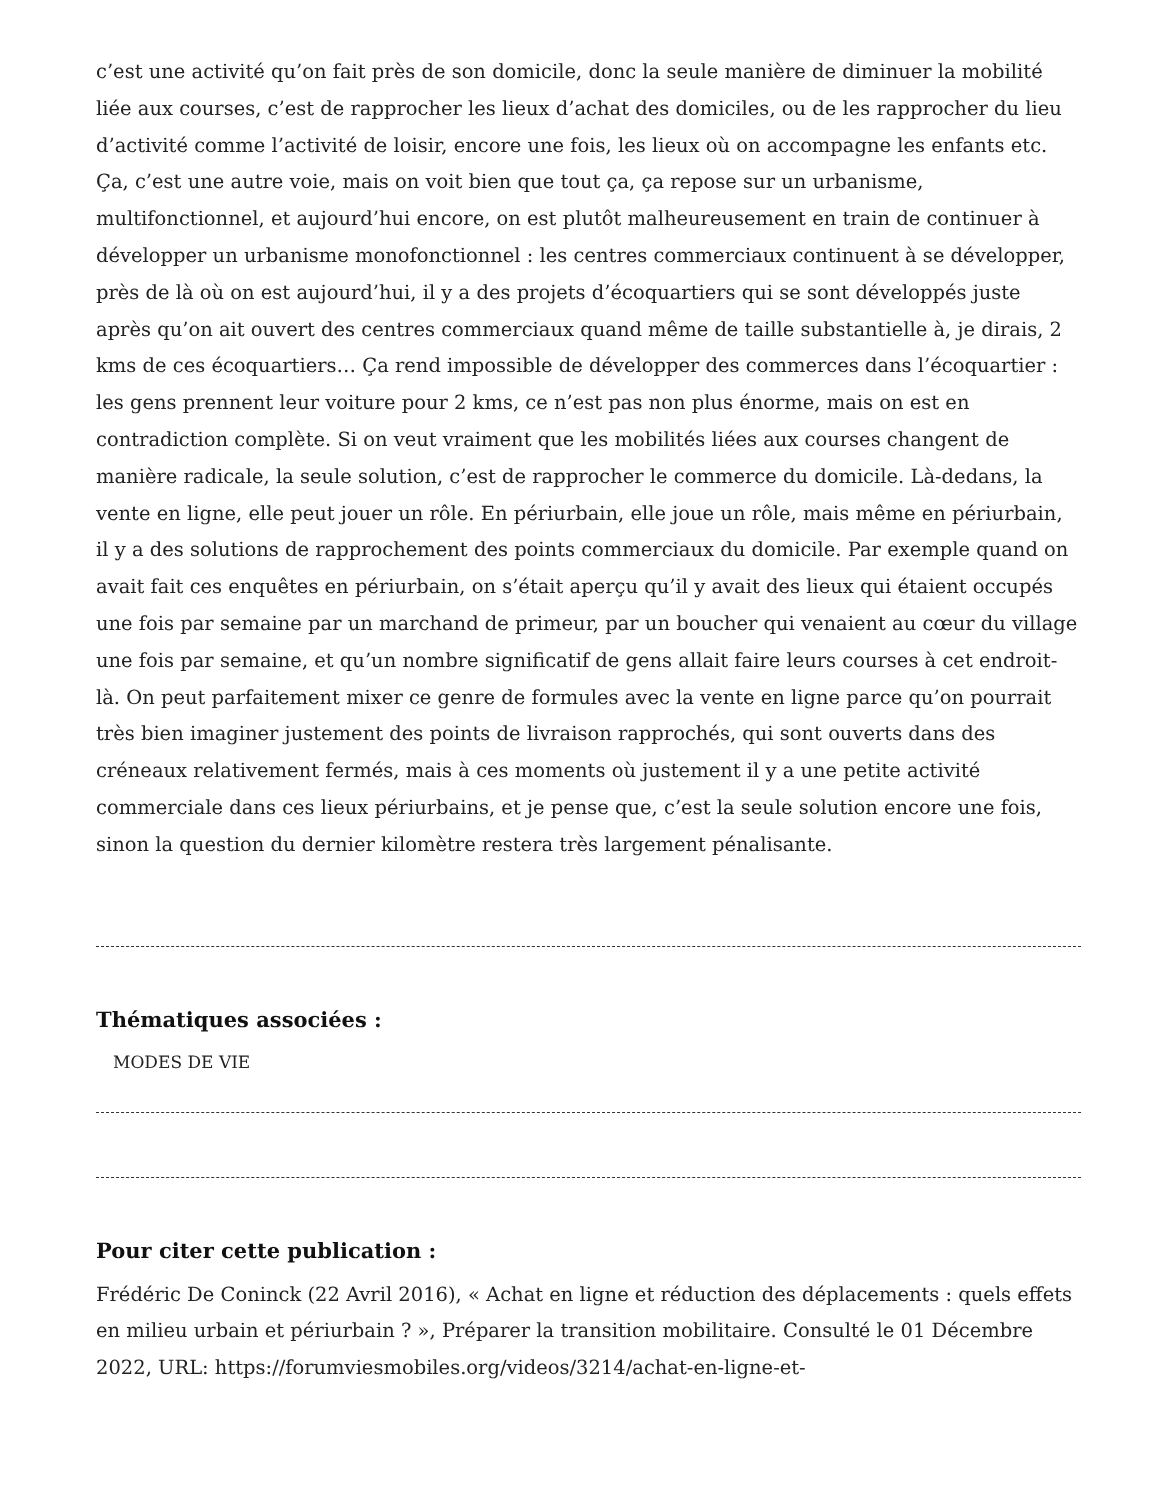c’est une activité qu’on fait près de son domicile, donc la seule manière de diminuer la mobilité liée aux courses, c’est de rapprocher les lieux d’achat des domiciles, ou de les rapprocher du lieu d’activité comme l’activité de loisir, encore une fois, les lieux où on accompagne les enfants etc. Ça, c’est une autre voie, mais on voit bien que tout ça, ça repose sur un urbanisme, multifonctionnel, et aujourd’hui encore, on est plutôt malheureusement en train de continuer à développer un urbanisme monofonctionnel : les centres commerciaux continuent à se développer, près de là où on est aujourd’hui, il y a des projets d’écoquartiers qui se sont développés juste après qu’on ait ouvert des centres commerciaux quand même de taille substantielle à, je dirais, 2 kms de ces écoquartiers… Ça rend impossible de développer des commerces dans l’écoquartier : les gens prennent leur voiture pour 2 kms, ce n’est pas non plus énorme, mais on est en contradiction complète. Si on veut vraiment que les mobilités liées aux courses changent de manière radicale, la seule solution, c’est de rapprocher le commerce du domicile. Là-dedans, la vente en ligne, elle peut jouer un rôle. En périurbain, elle joue un rôle, mais même en périurbain, il y a des solutions de rapprochement des points commerciaux du domicile. Par exemple quand on avait fait ces enquêtes en périurbain, on s’était aperçu qu’il y avait des lieux qui étaient occupés une fois par semaine par un marchand de primeur, par un boucher qui venaient au cœur du village une fois par semaine, et qu’un nombre significatif de gens allait faire leurs courses à cet endroit-là. On peut parfaitement mixer ce genre de formules avec la vente en ligne parce qu’on pourrait très bien imaginer justement des points de livraison rapprochés, qui sont ouverts dans des créneaux relativement fermés, mais à ces moments où justement il y a une petite activité commerciale dans ces lieux périurbains, et je pense que, c’est la seule solution encore une fois, sinon la question du dernier kilomètre restera très largement pénalisante.
Thématiques associées :
MODES DE VIE
Pour citer cette publication :
Frédéric De Coninck (22 Avril 2016), « Achat en ligne et réduction des déplacements : quels effets en milieu urbain et périurbain ? », Préparer la transition mobilitaire. Consulté le 01 Décembre 2022, URL: https://forumviesmobiles.org/videos/3214/achat-en-ligne-et-